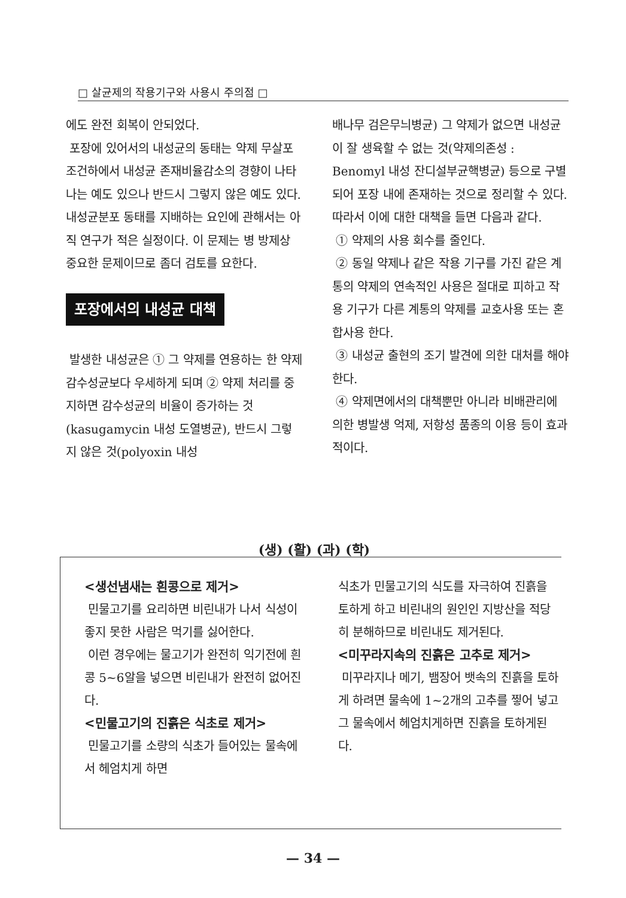□ 살균제의 작용기구와 사용시 주의점 □
에도 완전 회복이 안되었다.
포장에 있어서의 내성균의 동태는 약제 무살포 조건하에서 내성균 존재비율감소의 경향이 나타나는 예도 있으나 반드시 그렇지 않은 예도 있다. 내성균분포 동태를 지배하는 요인에 관해서는 아직 연구가 적은 실정이다. 이 문제는 병 방제상 중요한 문제이므로 좀더 검토를 요한다.
포장에서의 내성균 대책
발생한 내성균은 ① 그 약제를 연용하는 한 약제 감수성균보다 우세하게 되며 ② 약제 처리를 중지하면 감수성균의 비율이 증가하는 것(kasugamycin 내성 도열병균), 반드시 그렇지 않은 것(polyoxin 내성
배나무 검은무늬병균) 그 약제가 없으면 내성균이 잘 생육할 수 없는 것(약제의존성 : Benomyl 내성 잔디설부균핵병균) 등으로 구별되어 포장 내에 존재하는 것으로 정리할 수 있다. 따라서 이에 대한 대책을 들면 다음과 같다.
① 약제의 사용 회수를 줄인다.
② 동일 약제나 같은 작용 기구를 가진 같은 계통의 약제의 연속적인 사용은 절대로 피하고 작용 기구가 다른 계통의 약제를 교호사용 또는 혼합사용 한다.
③ 내성균 출현의 조기 발견에 의한 대처를 해야한다.
④ 약제면에서의 대책뿐만 아니라 비배관리에 의한 병발생 억제, 저항성 품종의 이용 등이 효과적이다.
(생) (활) (과) (학)
<생선냄새는 흰콩으로 제거>
민물고기를 요리하면 비린내가 나서 식성이 좋지 못한 사람은 먹기를 싫어한다.
이런 경우에는 물고기가 완전히 익기전에 흰콩 5~6알을 넣으면 비린내가 완전히 없어진다.
<민물고기의 진흙은 식초로 제거>
민물고기를 소량의 식초가 들어있는 물속에서 헤엄치게 하면
식초가 민물고기의 식도를 자극하여 진흙을 토하게 하고 비린내의 원인인 지방산을 적당히 분해하므로 비린내도 제거된다.
<미꾸라지속의 진흙은 고추로 제거>
미꾸라지나 메기, 뱀장어 뱃속의 진흙을 토하게 하려면 물속에 1~2개의 고추를 찧어 넣고 그 물속에서 헤엄치게하면 진흙을 토하게된다.
— 34 —